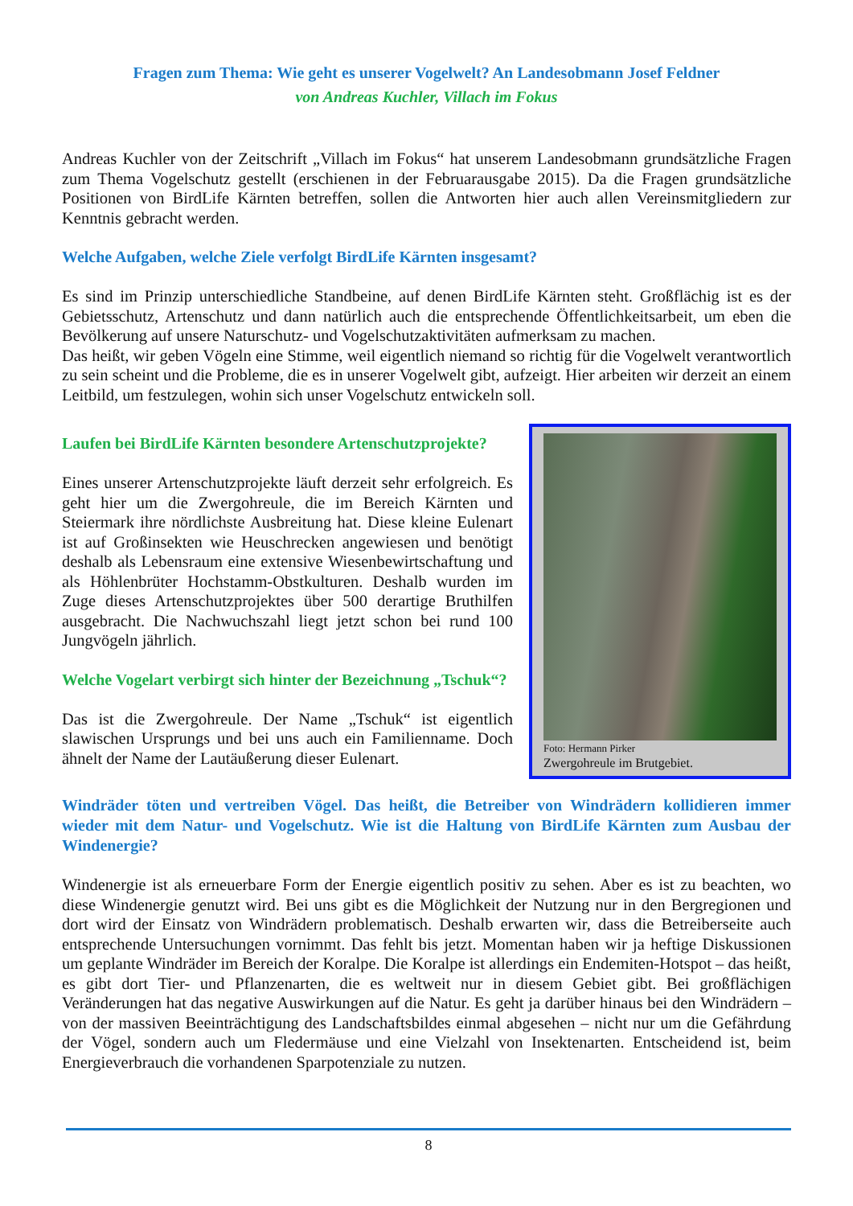Fragen zum Thema: Wie geht es unserer Vogelwelt? An Landesobmann Josef Feldner
von Andreas Kuchler, Villach im Fokus
Andreas Kuchler von der Zeitschrift „Villach im Fokus“ hat unserem Landesobmann grundsätzliche Fragen zum Thema Vogelschutz gestellt (erschienen in der Februarausgabe 2015). Da die Fragen grundsätzliche Positionen von BirdLife Kärnten betreffen, sollen die Antworten hier auch allen Vereinsmitgliedern zur Kenntnis gebracht werden.
Welche Aufgaben, welche Ziele verfolgt BirdLife Kärnten insgesamt?
Es sind im Prinzip unterschiedliche Standbeine, auf denen BirdLife Kärnten steht. Großflächig ist es der Gebietsschutz, Artenschutz und dann natürlich auch die entsprechende Öffentlichkeitsarbeit, um eben die Bevölkerung auf unsere Naturschutz- und Vogelschutzaktivitäten aufmerksam zu machen.
Das heißt, wir geben Vögeln eine Stimme, weil eigentlich niemand so richtig für die Vogelwelt verantwortlich zu sein scheint und die Probleme, die es in unserer Vogelwelt gibt, aufzeigt. Hier arbeiten wir derzeit an einem Leitbild, um festzulegen, wohin sich unser Vogelschutz entwickeln soll.
Laufen bei BirdLife Kärnten besondere Artenschutzprojekte?
Eines unserer Artenschutzprojekte läuft derzeit sehr erfolgreich. Es geht hier um die Zwergohreule, die im Bereich Kärnten und Steiermark ihre nördlichste Ausbreitung hat. Diese kleine Eulenart ist auf Großinsekten wie Heuschrecken angewiesen und benötigt deshalb als Lebensraum eine extensive Wiesenbewirtschaftung und als Höhlenbrüter Hochstamm-Obstkulturen. Deshalb wurden im Zuge dieses Artenschutzprojektes über 500 derartige Bruthilfen ausgebracht. Die Nachwuchszahl liegt jetzt schon bei rund 100 Jungvögeln jährlich.
Welche Vogelart verbirgt sich hinter der Bezeichnung „Tschuk“?
Das ist die Zwergohreule. Der Name „Tschuk“ ist eigentlich slawischen Ursprungs und bei uns auch ein Familienname. Doch ähnelt der Name der Lautäußerung dieser Eulenart.
Foto: Hermann Pirker
Zwergohreule im Brutgebiet.
Windräder töten und vertreiben Vögel. Das heißt, die Betreiber von Windrädern kollidieren immer wieder mit dem Natur- und Vogelschutz. Wie ist die Haltung von BirdLife Kärnten zum Ausbau der Windenergie?
Windenergie ist als erneuerbare Form der Energie eigentlich positiv zu sehen. Aber es ist zu beachten, wo diese Windenergie genutzt wird. Bei uns gibt es die Möglichkeit der Nutzung nur in den Bergregionen und dort wird der Einsatz von Windrädern problematisch. Deshalb erwarten wir, dass die Betreiberseite auch entsprechende Untersuchungen vornimmt. Das fehlt bis jetzt. Momentan haben wir ja heftige Diskussionen um geplante Windräder im Bereich der Koralpe. Die Koralpe ist allerdings ein Endemiten-Hotspot – das heißt, es gibt dort Tier- und Pflanzenarten, die es weltweit nur in diesem Gebiet gibt. Bei großflächigen Veränderungen hat das negative Auswirkungen auf die Natur. Es geht ja darüber hinaus bei den Windrädern – von der massiven Beeinträchtigung des Landschaftsbildes einmal abgesehen – nicht nur um die Gefährdung der Vögel, sondern auch um Fledermäuse und eine Vielzahl von Insektenarten. Entscheidend ist, beim Energieverbrauch die vorhandenen Sparpotenziale zu nutzen.
8